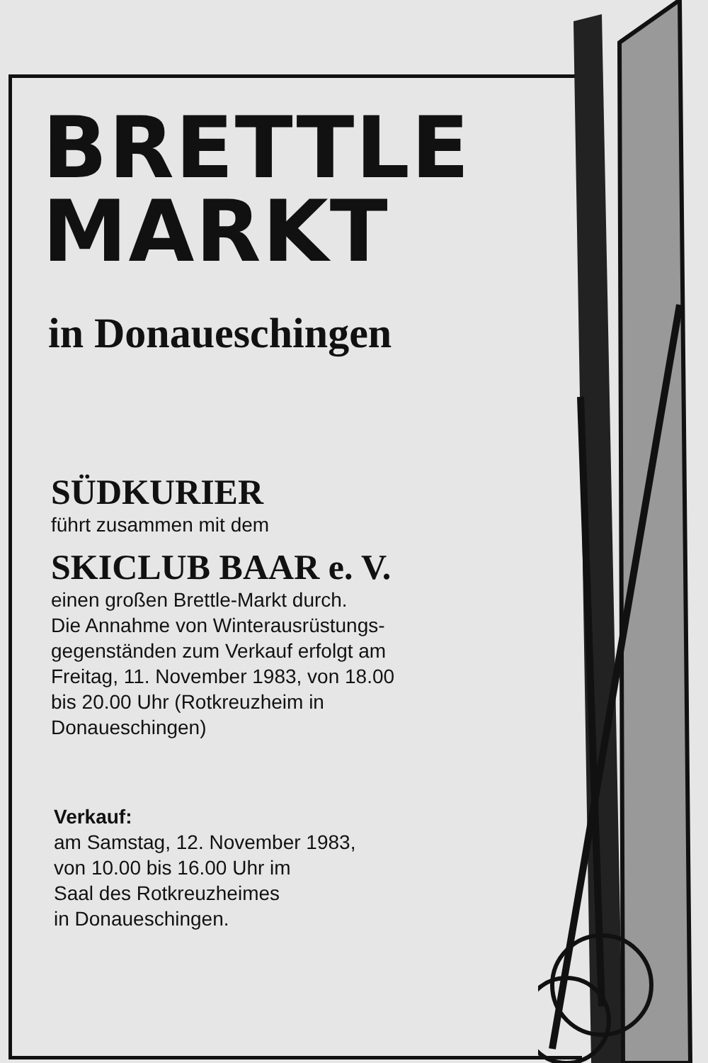BRETTLE
MARKT
in Donaueschingen
SÜDKURIER
führt zusammen mit dem
SKICLUB BAAR e. V.
einen großen Brettle-Markt durch.
Die Annahme von Winterausrüstungs-
gegenständen zum Verkauf erfolgt am
Freitag, 11. November 1983, von 18.00
bis 20.00 Uhr (Rotkreuzheim in
Donaueschingen)
Verkauf:
am Samstag, 12. November 1983,
von 10.00 bis 16.00 Uhr im
Saal des Rotkreuzheimes
in Donaueschingen.